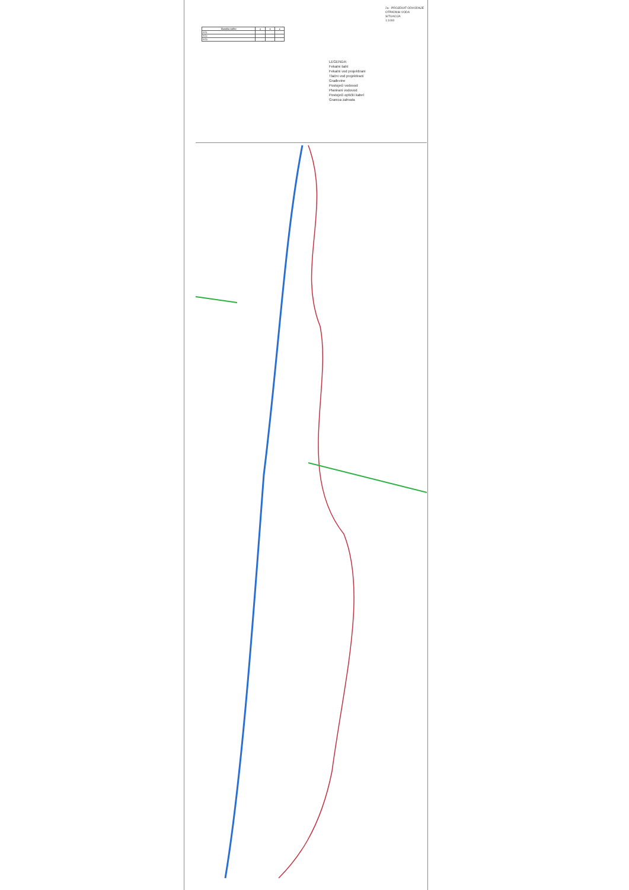| Oznaka točke | y | x | z |
| --- | --- | --- | --- |
| RŠ1 | | | |
| RŠ2 | | | |
| RŠ3 | | | |
LEGENDA:
Fekalni šaht
Fekalni vod projektirani
Tlačni vod projektirani
Građevine
Postojeći vodovod
Planirani vodovod
Postojeći optički kabel
Granica zahvata
2a - PROJEKAT ODVODNJE OTPADNIH VODA
SITUACIJA
1:1000